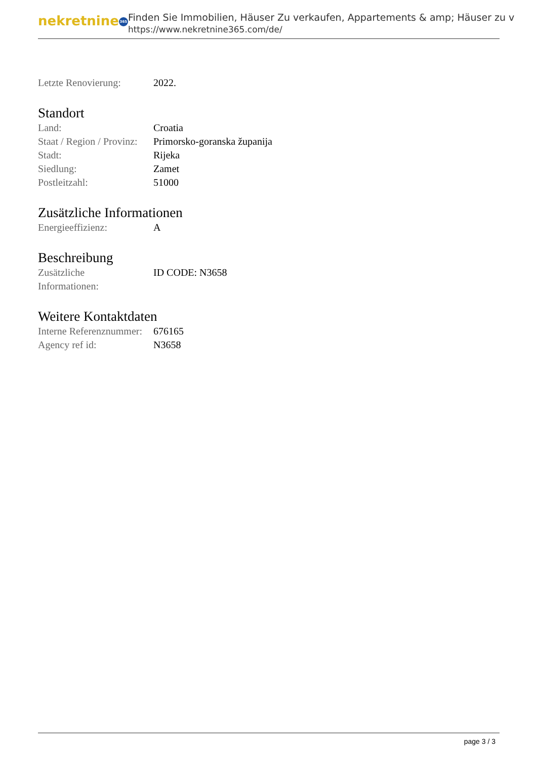nekretnine 365
Finden Sie Immobilien, Häuser Zu verkaufen, Appartements & amp; Häuser zu v
https://www.nekretnine365.com/de/
| Letzte Renovierung: | 2022. |
Standort
| Land: | Croatia |
| Staat / Region / Provinz: | Primorsko-goranska županija |
| Stadt: | Rijeka |
| Siedlung: | Zamet |
| Postleitzahl: | 51000 |
Zusätzliche Informationen
| Energieeffizienz: | A |
Beschreibung
| Zusätzliche Informationen: | ID CODE: N3658 |
Weitere Kontaktdaten
| Interne Referenznummer: | 676165 |
| Agency ref id: | N3658 |
page 3 / 3